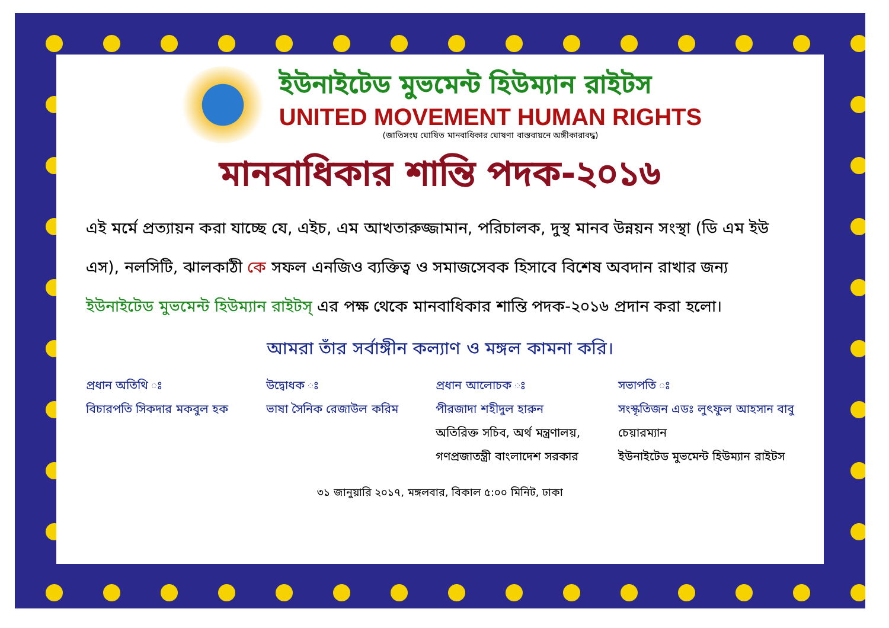ইউনাইটেড মুভমেন্ট হিউম্যান রাইটস
UNITED MOVEMENT HUMAN RIGHTS
(জাতিসংঘ ঘোষিত মানবাধিকার ঘোষণা বাস্তবায়নে অঙ্গীকারাবদ্ধ)
মানবাধিকার শান্তি পদক-২০১৬
এই মর্মে প্রত্যায়ন করা যাচ্ছে যে, এইচ, এম আখতারুজ্জামান, পরিচালক, দুস্থ মানব উন্নয়ন সংস্থা (ডি এম ইউ এস), নলসিটি, ঝালকাঠী কে সফল এনজিও ব্যক্তিত্ব ও সমাজসেবক হিসাবে বিশেষ অবদান রাখার জন্য ইউনাইটেড মুভমেন্ট হিউম্যান রাইটস্ এর পক্ষ থেকে মানবাধিকার শান্তি পদক-২০১৬ প্রদান করা হলো।
আমরা তাঁর সর্বাঙ্গীন কল্যাণ ও মঙ্গল কামনা করি।
প্রধান অতিথি ঃ
বিচারপতি সিকদার মকবুল হক
উদ্বোধক ঃ
ভাষা সৈনিক রেজাউল করিম
প্রধান আলোচক ঃ
পীরজাদা শহীদুল হারুন
অতিরিক্ত সচিব, অর্থ মন্ত্রণালয়,
গণপ্রজাতন্ত্রী বাংলাদেশ সরকার
সভাপতি ঃ
সংস্কৃতিজন এডঃ লুৎফুল আহসান বাবু
চেয়ারম্যান
ইউনাইটেড মুভমেন্ট হিউম্যান রাইটস
৩১ জানুয়ারি ২০১৭, মঙ্গলবার, বিকাল ৫:০০ মিনিট, ঢাকা